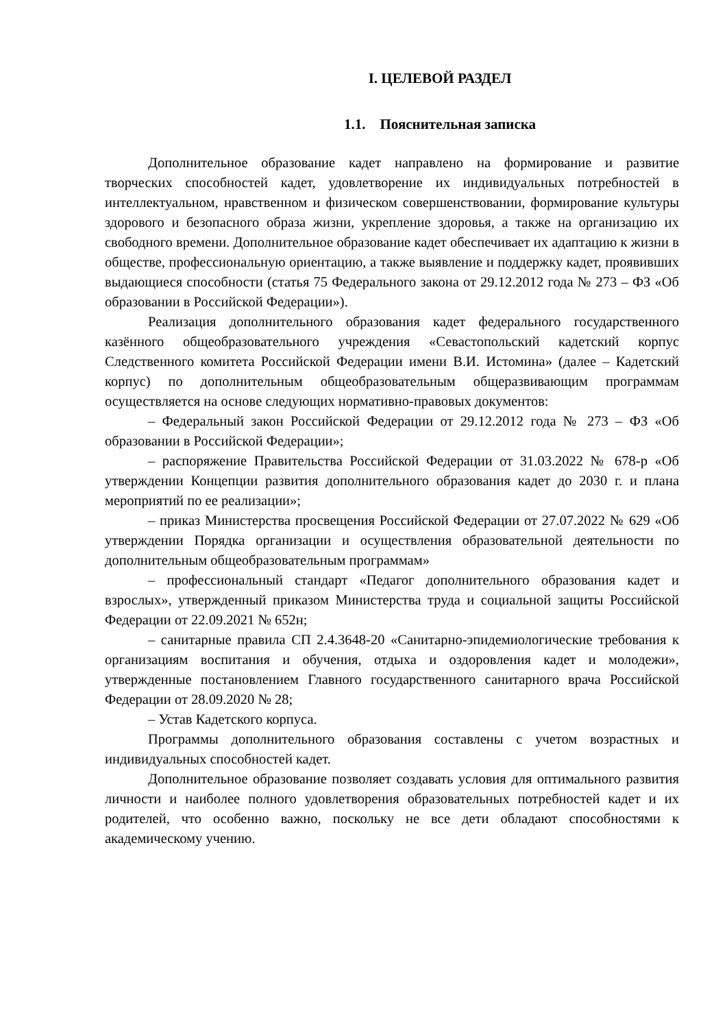I. ЦЕЛЕВОЙ РАЗДЕЛ
1.1. Пояснительная записка
Дополнительное образование кадет направлено на формирование и развитие творческих способностей кадет, удовлетворение их индивидуальных потребностей в интеллектуальном, нравственном и физическом совершенствовании, формирование культуры здорового и безопасного образа жизни, укрепление здоровья, а также на организацию их свободного времени. Дополнительное образование кадет обеспечивает их адаптацию к жизни в обществе, профессиональную ориентацию, а также выявление и поддержку кадет, проявивших выдающиеся способности (статья 75 Федерального закона от 29.12.2012 года № 273 – ФЗ «Об образовании в Российской Федерации»).
Реализация дополнительного образования кадет федерального государственного казённого общеобразовательного учреждения «Севастопольский кадетский корпус Следственного комитета Российской Федерации имени В.И. Истомина» (далее – Кадетский корпус) по дополнительным общеобразовательным общеразвивающим программам осуществляется на основе следующих нормативно-правовых документов:
– Федеральный закон Российской Федерации от 29.12.2012 года № 273 – ФЗ «Об образовании в Российской Федерации»;
– распоряжение Правительства Российской Федерации от 31.03.2022 № 678-р «Об утверждении Концепции развития дополнительного образования кадет до 2030 г. и плана мероприятий по ее реализации»;
– приказ Министерства просвещения Российской Федерации от 27.07.2022 № 629 «Об утверждении Порядка организации и осуществления образовательной деятельности по дополнительным общеобразовательным программам»
– профессиональный стандарт «Педагог дополнительного образования кадет и взрослых», утвержденный приказом Министерства труда и социальной защиты Российской Федерации от 22.09.2021 № 652н;
– санитарные правила СП 2.4.3648-20 «Санитарно-эпидемиологические требования к организациям воспитания и обучения, отдыха и оздоровления кадет и молодежи», утвержденные постановлением Главного государственного санитарного врача Российской Федерации от 28.09.2020 № 28;
– Устав Кадетского корпуса.
Программы дополнительного образования составлены с учетом возрастных и индивидуальных способностей кадет.
Дополнительное образование позволяет создавать условия для оптимального развития личности и наиболее полного удовлетворения образовательных потребностей кадет и их родителей, что особенно важно, поскольку не все дети обладают способностями к академическому учению.